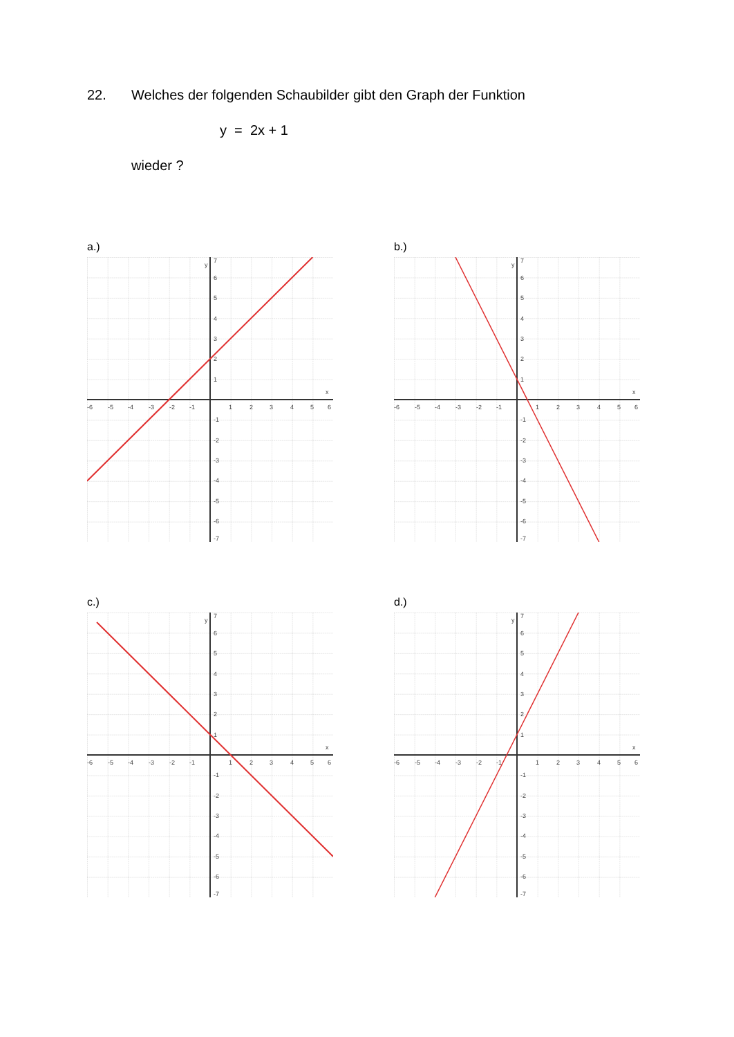22. Welches der folgenden Schaubilder gibt den Graph der Funktion
y = 2x + 1
wieder ?
a.)
-6
-5
-4
-3
-2
-1
1
2
3
4
5
6
x
y
7
6
5
4
3
2
1
-1
-2
-3
-4
-5
-6
-7
b.)
-6
-5
-4
-3
-2
-1
1
2
3
4
5
6
x
y
7
6
5
4
3
2
1
-1
-2
-3
-4
-5
-6
-7
c.)
-6
-5
-4
-3
-2
-1
1
2
3
4
5
6
x
y
7
6
5
4
3
2
1
-1
-2
-3
-4
-5
-6
-7
d.)
-6
-5
-4
-3
-2
-1
1
2
3
4
5
6
x
y
7
6
5
4
3
2
1
-1
-2
-3
-4
-5
-6
-7